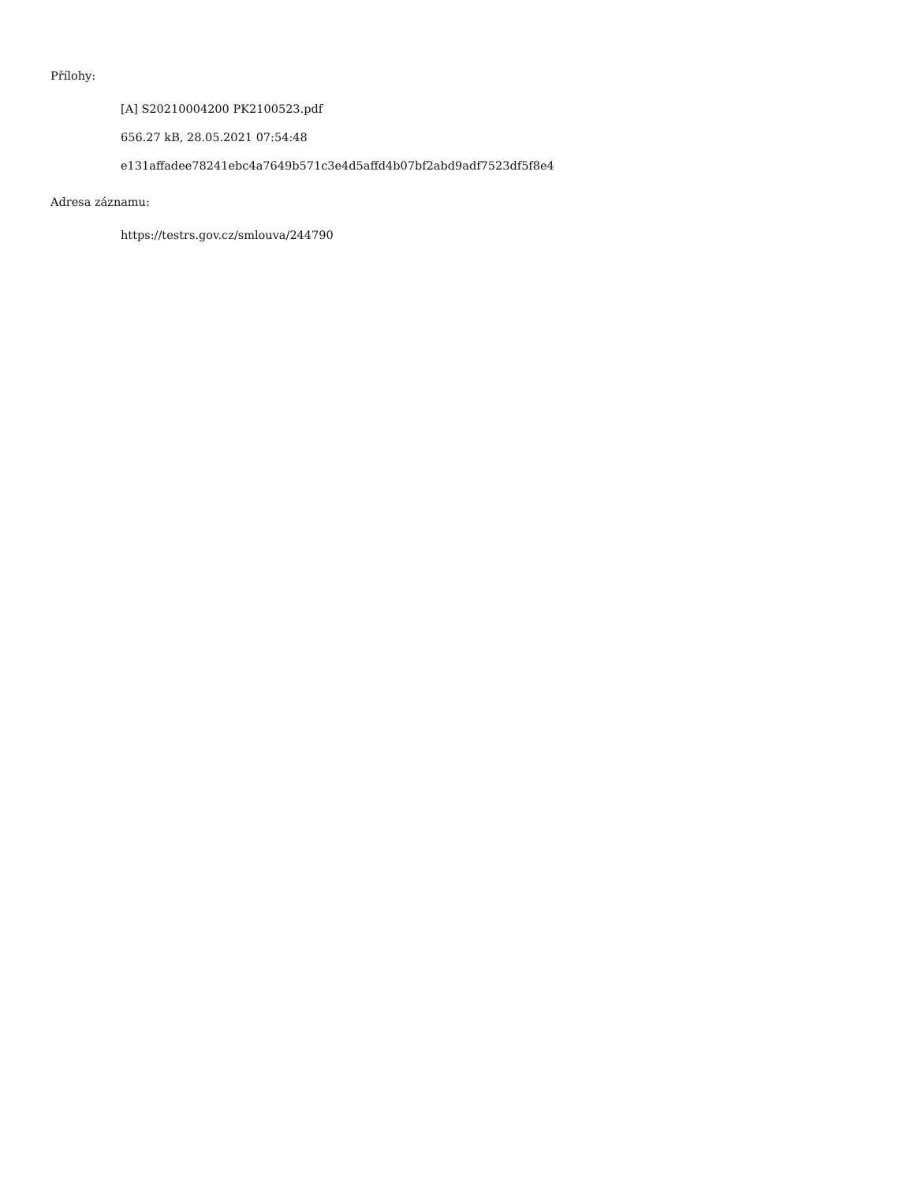Přílohy:
[A] S20210004200 PK2100523.pdf
656.27 kB, 28.05.2021 07:54:48
e131affadee78241ebc4a7649b571c3e4d5affd4b07bf2abd9adf7523df5f8e4
Adresa záznamu:
https://testrs.gov.cz/smlouva/244790